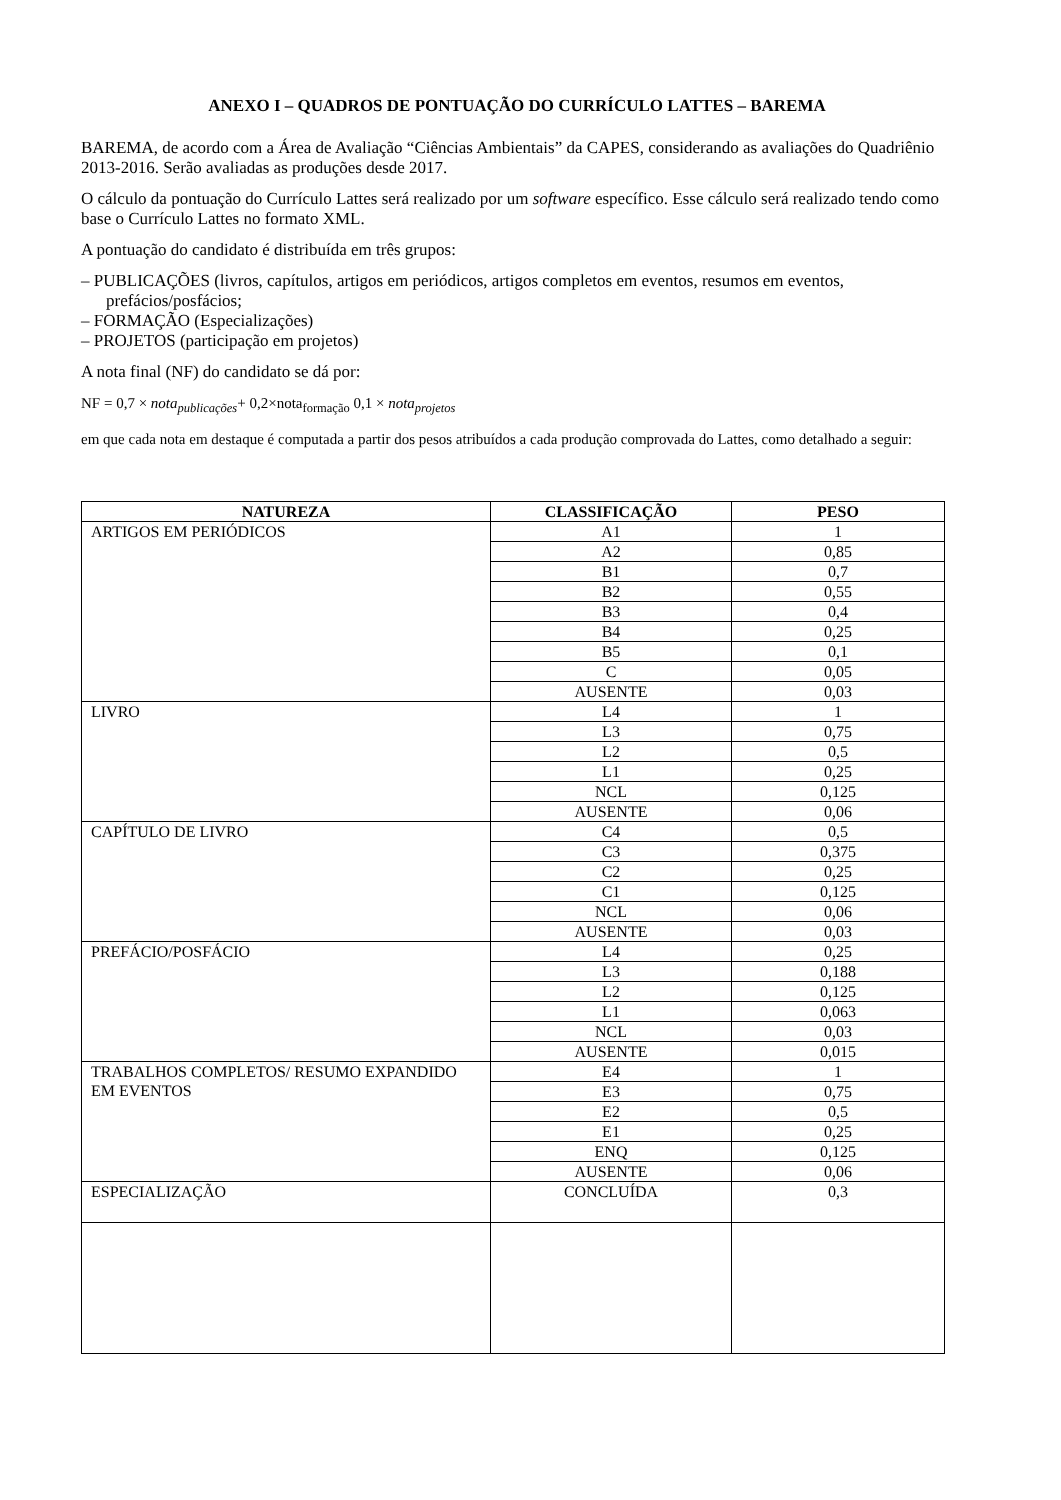ANEXO I – QUADROS DE PONTUAÇÃO DO CURRÍCULO LATTES – BAREMA
BAREMA, de acordo com a Área de Avaliação “Ciências Ambientais” da CAPES, considerando as avaliações do Quadriênio 2013-2016. Serão avaliadas as produções desde 2017.
O cálculo da pontuação do Currículo Lattes será realizado por um software específico. Esse cálculo será realizado tendo como base o Currículo Lattes no formato XML.
A pontuação do candidato é distribuída em três grupos:
– PUBLICAÇÕES (livros, capítulos, artigos em periódicos, artigos completos em eventos, resumos em eventos, prefácios/posfácios;
– FORMAÇÃO (Especializações)
– PROJETOS (participação em projetos)
A nota final (NF) do candidato se dá por:
NF = 0,7 × nota<sub>publicações</sub>+ 0,2×nota<sub>formação</sub> 0,1 × nota<sub>projetos</sub>
em que cada nota em destaque é computada a partir dos pesos atribuídos a cada produção comprovada do Lattes, como detalhado a seguir:
| NATUREZA | CLASSIFICAÇÃO | PESO |
| --- | --- | --- |
| ARTIGOS EM PERIÓDICOS | A1 | 1 |
| | A2 | 0,85 |
| | B1 | 0,7 |
| | B2 | 0,55 |
| | B3 | 0,4 |
| | B4 | 0,25 |
| | B5 | 0,1 |
| | C | 0,05 |
| | AUSENTE | 0,03 |
| LIVRO | L4 | 1 |
| | L3 | 0,75 |
| | L2 | 0,5 |
| | L1 | 0,25 |
| | NCL | 0,125 |
| | AUSENTE | 0,06 |
| CAPÍTULO DE LIVRO | C4 | 0,5 |
| | C3 | 0,375 |
| | C2 | 0,25 |
| | C1 | 0,125 |
| | NCL | 0,06 |
| | AUSENTE | 0,03 |
| PREFÁCIO/POSFÁCIO | L4 | 0,25 |
| | L3 | 0,188 |
| | L2 | 0,125 |
| | L1 | 0,063 |
| | NCL | 0,03 |
| | AUSENTE | 0,015 |
| TRABALHOS COMPLETOS/ RESUMO EXPANDIDO EM EVENTOS | E4 | 1 |
| | E3 | 0,75 |
| | E2 | 0,5 |
| | E1 | 0,25 |
| | ENQ | 0,125 |
| | AUSENTE | 0,06 |
| ESPECIALIZAÇÃO | CONCLUÍDA | 0,3 |